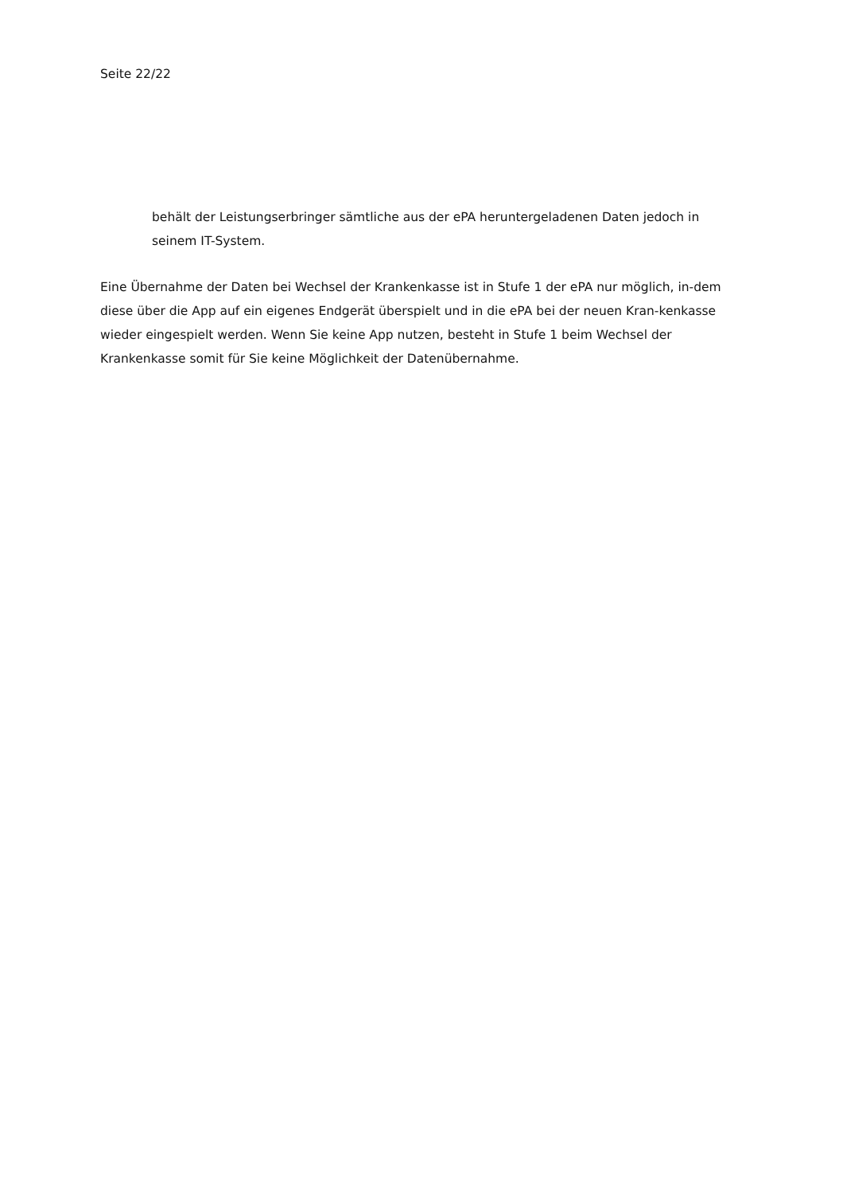Seite 22/22
behält der Leistungserbringer sämtliche aus der ePA heruntergeladenen Daten jedoch in seinem IT-System.
Eine Übernahme der Daten bei Wechsel der Krankenkasse ist in Stufe 1 der ePA nur möglich, in-dem diese über die App auf ein eigenes Endgerät überspielt und in die ePA bei der neuen Kran-kenkasse wieder eingespielt werden. Wenn Sie keine App nutzen, besteht in Stufe 1 beim Wechsel der Krankenkasse somit für Sie keine Möglichkeit der Datenübernahme.